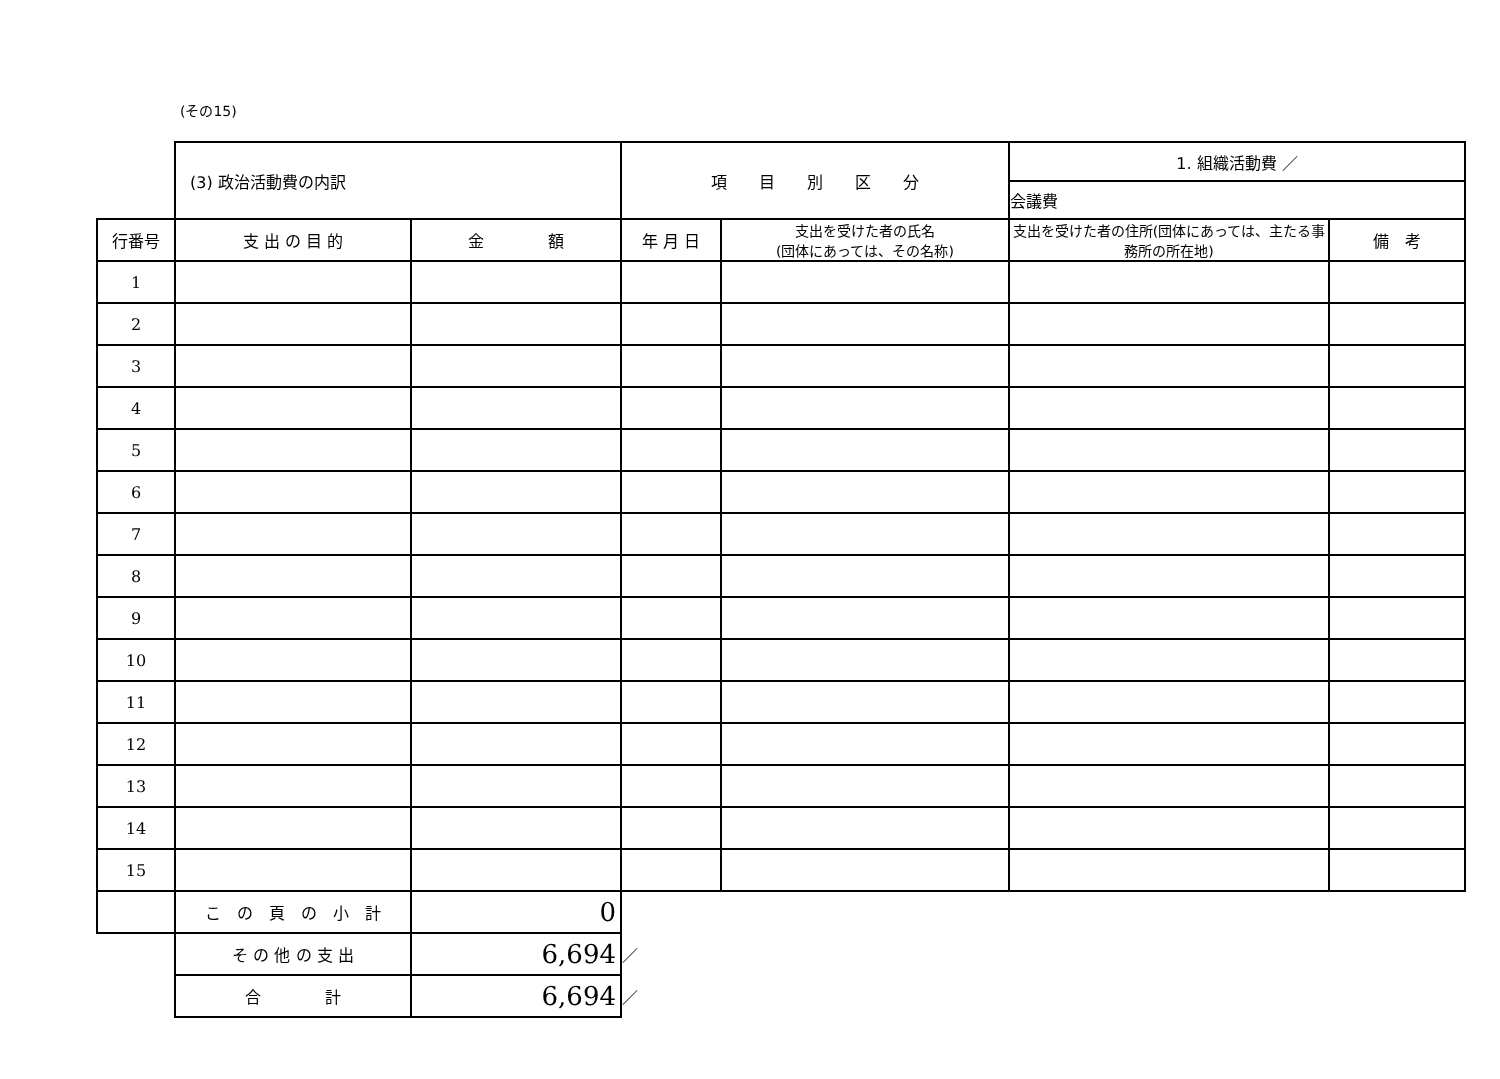(その15)
| | (3) 政治活動費の内訳 | | 項 目 別 区 分 | | 1. 組織活動費 ／ | |
| | | | | | 会議費 | |
| 行番号 | 支 出 の 目 的 | 金 額 | 年 月 日 | 支出を受けた者の氏名 (団体にあっては、その名称) | 支出を受けた者の住所(団体にあっては、主たる事務所の所在地) | 備 考 |
| 1 | | | | | | |
| 2 | | | | | | |
| 3 | | | | | | |
| 4 | | | | | | |
| 5 | | | | | | |
| 6 | | | | | | |
| 7 | | | | | | |
| 8 | | | | | | |
| 9 | | | | | | |
| 10 | | | | | | |
| 11 | | | | | | |
| 12 | | | | | | |
| 13 | | | | | | |
| 14 | | | | | | |
| 15 | | | | | | |
| | こ の 頁 の 小 計 | 0 | | | | |
| | そ の 他 の 支 出 | 6,694 | ／ | | | |
| | 合 計 | 6,694 | ／ | | | |